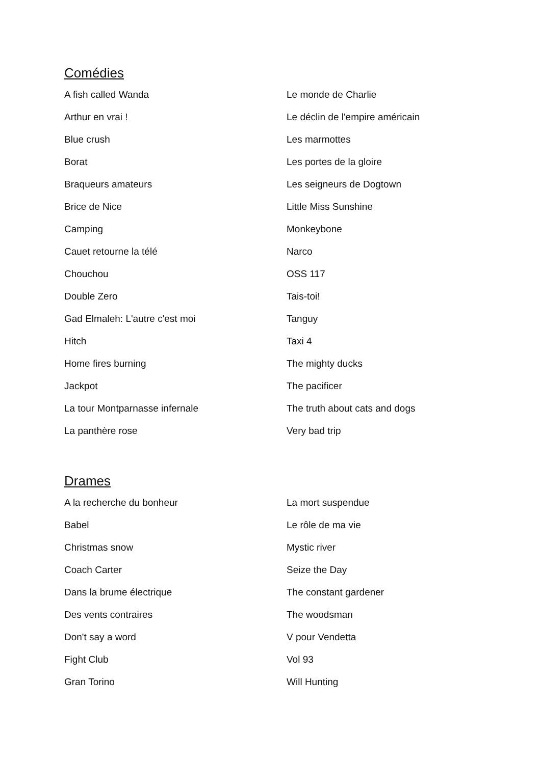Comédies
A fish called Wanda
Le monde de Charlie
Arthur en vrai !
Le déclin de l'empire américain
Blue crush
Les marmottes
Borat
Les portes de la gloire
Braqueurs amateurs
Les seigneurs de Dogtown
Brice de Nice
Little Miss Sunshine
Camping
Monkeybone
Cauet retourne la télé
Narco
Chouchou
OSS 117
Double Zero
Tais-toi!
Gad Elmaleh: L'autre c'est moi
Tanguy
Hitch
Taxi 4
Home fires burning
The mighty ducks
Jackpot
The pacificer
La tour Montparnasse infernale
The truth about cats and dogs
La panthère rose
Very bad trip
Drames
A la recherche du bonheur
La mort suspendue
Babel
Le rôle de ma vie
Christmas snow
Mystic river
Coach Carter
Seize the Day
Dans la brume électrique
The constant gardener
Des vents contraires
The woodsman
Don't say a word
V pour Vendetta
Fight Club
Vol 93
Gran Torino
Will Hunting